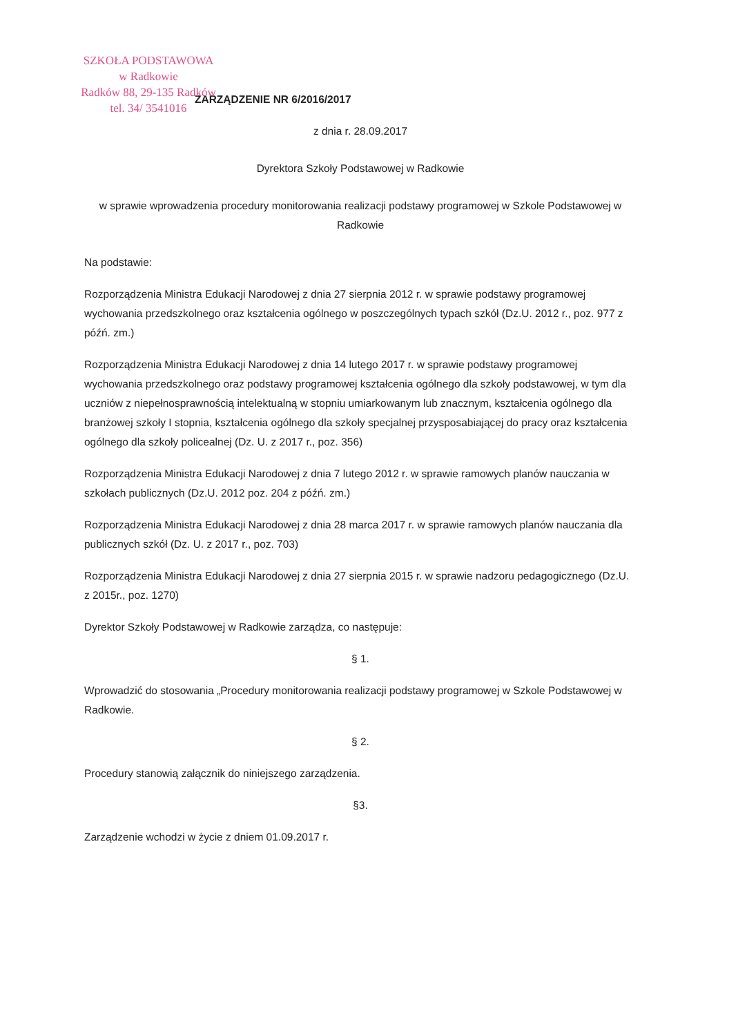SZKOŁA PODSTAWOWA
w Radkowie
Radków 88, 29-135 Radków
tel. 34/ 3541016
ZARZĄDZENIE NR 6/2016/2017
z dnia r. 28.09.2017
Dyrektora Szkoły Podstawowej w Radkowie
w sprawie wprowadzenia procedury monitorowania realizacji podstawy programowej w Szkole Podstawowej w Radkowie
Na podstawie:
Rozporządzenia Ministra Edukacji Narodowej z dnia 27 sierpnia 2012 r. w sprawie podstawy programowej wychowania przedszkolnego oraz kształcenia ogólnego w poszczególnych typach szkół (Dz.U. 2012 r., poz. 977 z późń. zm.)
Rozporządzenia Ministra Edukacji Narodowej z dnia 14 lutego 2017 r. w sprawie podstawy programowej wychowania przedszkolnego oraz podstawy programowej kształcenia ogólnego dla szkoły podstawowej, w tym dla uczniów z niepełnosprawnością intelektualną w stopniu umiarkowanym lub znacznym, kształcenia ogólnego dla branżowej szkoły I stopnia, kształcenia ogólnego dla szkoły specjalnej przysposabiającej do pracy oraz kształcenia ogólnego dla szkoły policealnej (Dz. U. z 2017 r., poz. 356)
Rozporządzenia Ministra Edukacji Narodowej z dnia 7 lutego 2012 r. w sprawie ramowych planów nauczania w szkołach publicznych (Dz.U. 2012 poz. 204 z późń. zm.)
Rozporządzenia Ministra Edukacji Narodowej z dnia 28 marca 2017 r. w sprawie ramowych planów nauczania dla publicznych szkół (Dz. U. z 2017 r., poz. 703)
Rozporządzenia Ministra Edukacji Narodowej z dnia 27 sierpnia 2015 r. w sprawie nadzoru pedagogicznego (Dz.U. z 2015r., poz. 1270)
Dyrektor Szkoły Podstawowej w Radkowie zarządza, co następuje:
§ 1.
Wprowadzić do stosowania „Procedury monitorowania realizacji podstawy programowej w Szkole Podstawowej w Radkowie.
§ 2.
Procedury stanowią załącznik do niniejszego zarządzenia.
§3.
Zarządzenie wchodzi w życie z dniem 01.09.2017 r.